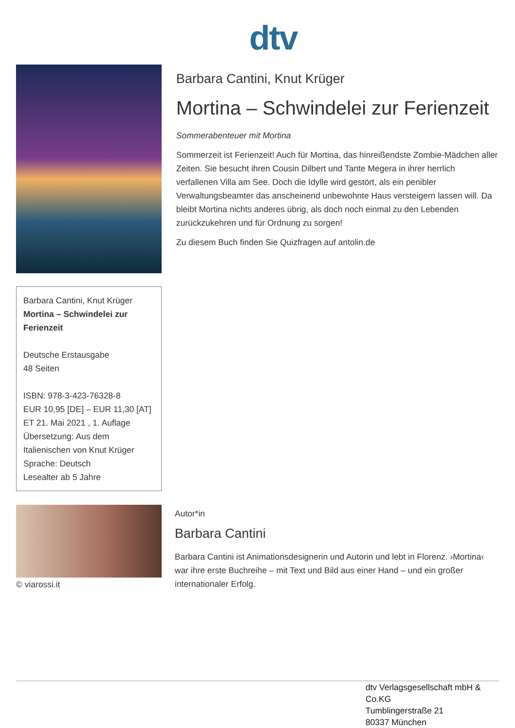dtv
Barbara Cantini, Knut Krüger
Mortina – Schwindelei zur Ferienzeit
Deutsche Erstausgabe
48 Seiten
ISBN: 978-3-423-76328-8
EUR 10,95 [DE] – EUR 11,30 [AT]
ET 21. Mai 2021 , 1. Auflage
Übersetzung: Aus dem Italienischen von Knut Krüger
Sprache: Deutsch
Lesealter ab 5 Jahre
Barbara Cantini, Knut Krüger
Mortina – Schwindelei zur Ferienzeit
Sommerabenteuer mit Mortina
Sommerzeit ist Ferienzeit! Auch für Mortina, das hinreißendste Zombie-Mädchen aller Zeiten. Sie besucht ihren Cousin Dilbert und Tante Megera in ihrer herrlich verfallenen Villa am See. Doch die Idylle wird gestört, als ein penibler Verwaltungsbeamter das anscheinend unbewohnte Haus versteigern lassen will. Da bleibt Mortina nichts anderes übrig, als doch noch einmal zu den Lebenden zurückzukehren und für Ordnung zu sorgen!
Zu diesem Buch finden Sie Quizfragen auf antolin.de
© viarossi.it
Autor*in
Barbara Cantini
Barbara Cantini ist Animationsdesignerin und Autorin und lebt in Florenz. ›Mortina‹ war ihre erste Buchreihe – mit Text und Bild aus einer Hand – und ein großer internationaler Erfolg.
dtv Verlagsgesellschaft mbH & Co.KG
Tumblingerstraße 21
80337 München